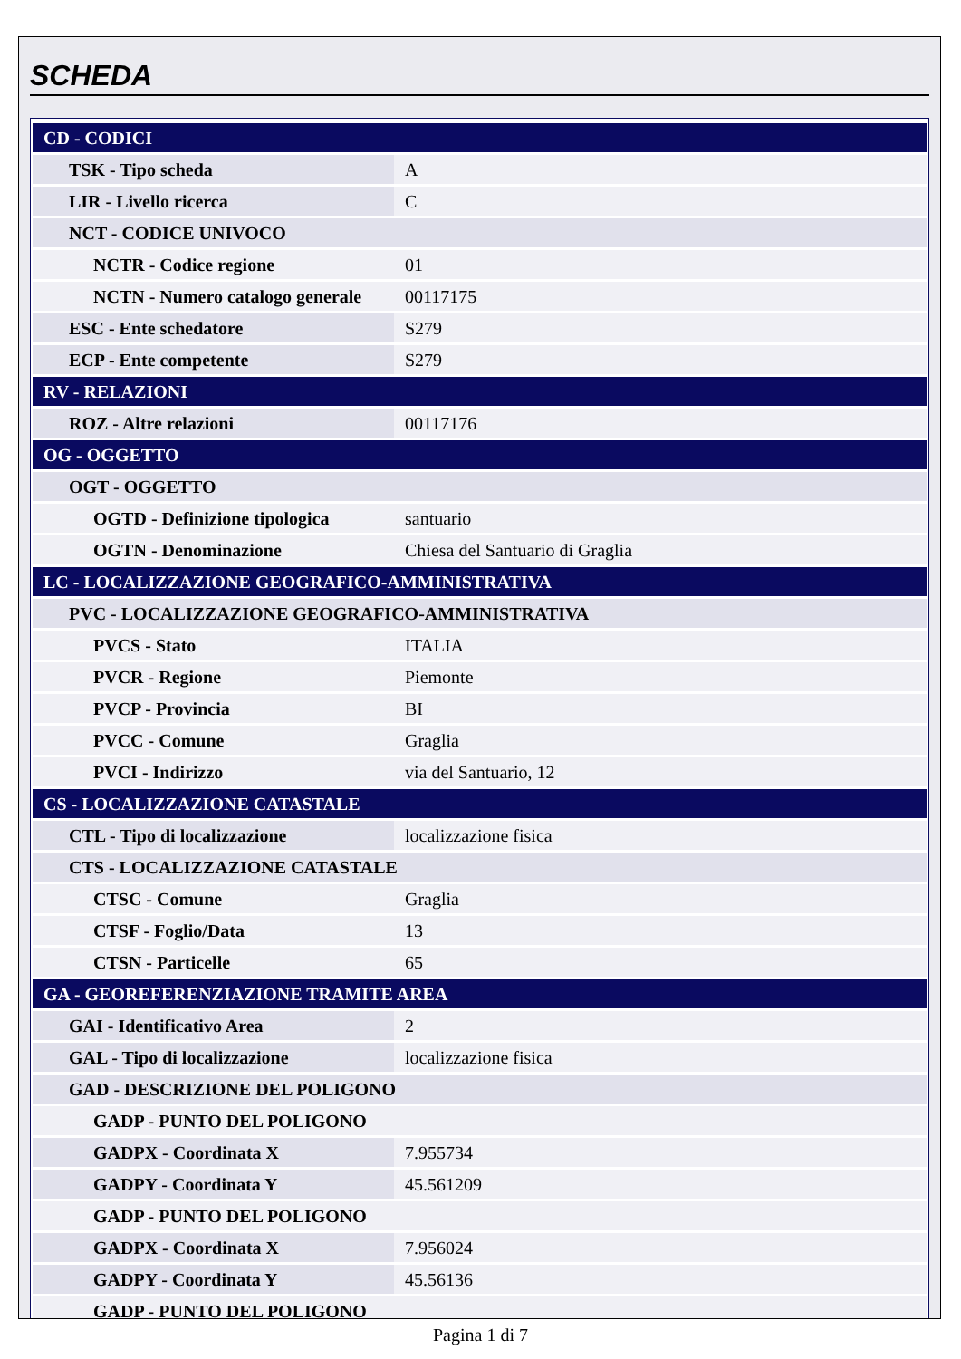SCHEDA
| CD - CODICI | |
| TSK - Tipo scheda | A |
| LIR - Livello ricerca | C |
| NCT - CODICE UNIVOCO | |
| NCTR - Codice regione | 01 |
| NCTN - Numero catalogo generale | 00117175 |
| ESC - Ente schedatore | S279 |
| ECP - Ente competente | S279 |
| RV - RELAZIONI | |
| ROZ - Altre relazioni | 00117176 |
| OG - OGGETTO | |
| OGT - OGGETTO | |
| OGTD - Definizione tipologica | santuario |
| OGTN - Denominazione | Chiesa del Santuario di Graglia |
| LC - LOCALIZZAZIONE GEOGRAFICO-AMMINISTRATIVA | |
| PVC - LOCALIZZAZIONE GEOGRAFICO-AMMINISTRATIVA | |
| PVCS - Stato | ITALIA |
| PVCR - Regione | Piemonte |
| PVCP - Provincia | BI |
| PVCC - Comune | Graglia |
| PVCI - Indirizzo | via del Santuario, 12 |
| CS - LOCALIZZAZIONE CATASTALE | |
| CTL - Tipo di localizzazione | localizzazione fisica |
| CTS - LOCALIZZAZIONE CATASTALE | |
| CTSC - Comune | Graglia |
| CTSF - Foglio/Data | 13 |
| CTSN - Particelle | 65 |
| GA - GEOREFERENZIAZIONE TRAMITE AREA | |
| GAI - Identificativo Area | 2 |
| GAL - Tipo di localizzazione | localizzazione fisica |
| GAD - DESCRIZIONE DEL POLIGONO | |
| GADP - PUNTO DEL POLIGONO | |
| GADPX - Coordinata X | 7.955734 |
| GADPY - Coordinata Y | 45.561209 |
| GADP - PUNTO DEL POLIGONO | |
| GADPX - Coordinata X | 7.956024 |
| GADPY - Coordinata Y | 45.56136 |
| GADP - PUNTO DEL POLIGONO | |
Pagina 1 di 7